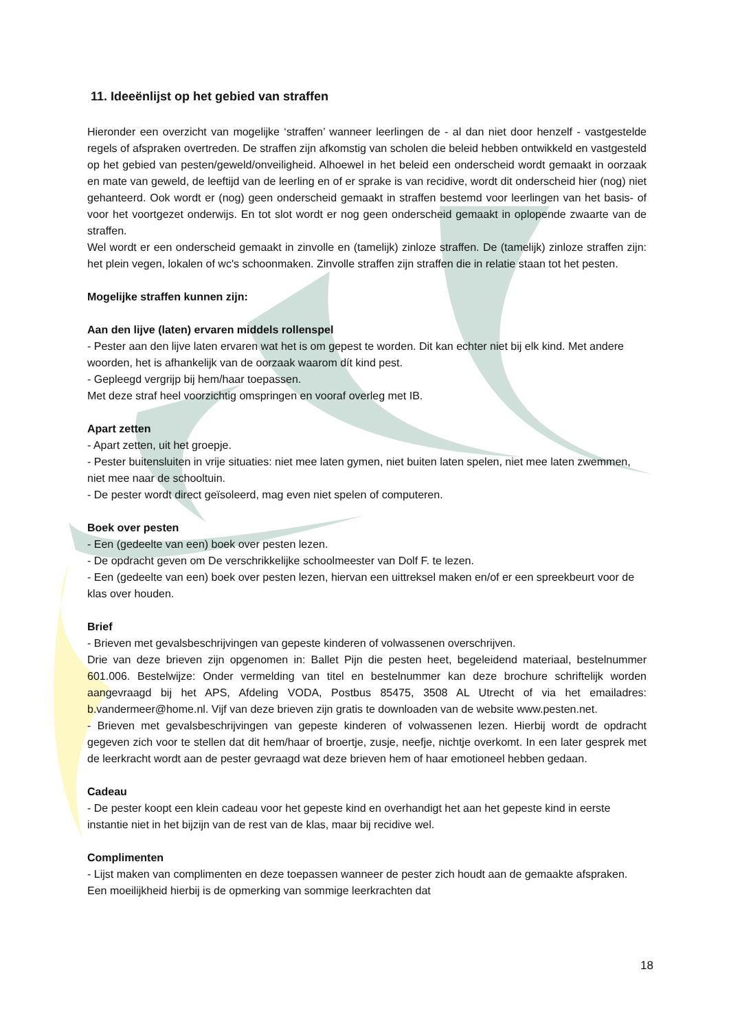11. Ideeënlijst op het gebied van straffen
Hieronder een overzicht van mogelijke ‘straffen’ wanneer leerlingen de - al dan niet door henzelf - vastgestelde regels of afspraken overtreden. De straffen zijn afkomstig van scholen die beleid hebben ontwikkeld en vastgesteld op het gebied van pesten/geweld/onveiligheid. Alhoewel in het beleid een onderscheid wordt gemaakt in oorzaak en mate van geweld, de leeftijd van de leerling en of er sprake is van recidive, wordt dit onderscheid hier (nog) niet gehanteerd. Ook wordt er (nog) geen onderscheid gemaakt in straffen bestemd voor leerlingen van het basis- of voor het voortgezet onderwijs. En tot slot wordt er nog geen onderscheid gemaakt in oplopende zwaarte van de straffen.
Wel wordt er een onderscheid gemaakt in zinvolle en (tamelijk) zinloze straffen. De (tamelijk) zinloze straffen zijn: het plein vegen, lokalen of wc's schoonmaken. Zinvolle straffen zijn straffen die in relatie staan tot het pesten.
Mogelijke straffen kunnen zijn:
Aan den lijve (laten) ervaren middels rollenspel
- Pester aan den lijve laten ervaren wat het is om gepest te worden. Dit kan echter niet bij elk kind. Met andere woorden, het is afhankelijk van de oorzaak waarom dít kind pest.
- Gepleegd vergrijp bij hem/haar toepassen.
Met deze straf heel voorzichtig omspringen en vooraf overleg met IB.
Apart zetten
- Apart zetten, uit het groepje.
- Pester buitensluiten in vrije situaties: niet mee laten gymen, niet buiten laten spelen, niet mee laten zwemmen, niet mee naar de schooltuin.
- De pester wordt direct geïsoleerd, mag even niet spelen of computeren.
Boek over pesten
- Een (gedeelte van een) boek over pesten lezen.
- De opdracht geven om De verschrikkelijke schoolmeester van Dolf F. te lezen.
- Een (gedeelte van een) boek over pesten lezen, hiervan een uittreksel maken en/of er een spreekbeurt voor de klas over houden.
Brief
- Brieven met gevalsbeschrijvingen van gepeste kinderen of volwassenen overschrijven.
Drie van deze brieven zijn opgenomen in: Ballet Pijn die pesten heet, begeleidend materiaal, bestelnummer 601.006. Bestelwijze: Onder vermelding van titel en bestelnummer kan deze brochure schriftelijk worden aangevraagd bij het APS, Afdeling VODA, Postbus 85475, 3508 AL Utrecht of via het emailadres: b.vandermeer@home.nl. Vijf van deze brieven zijn gratis te downloaden van de website www.pesten.net.
- Brieven met gevalsbeschrijvingen van gepeste kinderen of volwassenen lezen. Hierbij wordt de opdracht gegeven zich voor te stellen dat dit hem/haar of broertje, zusje, neefje, nichtje overkomt. In een later gesprek met de leerkracht wordt aan de pester gevraagd wat deze brieven hem of haar emotioneel hebben gedaan.
Cadeau
- De pester koopt een klein cadeau voor het gepeste kind en overhandigt het aan het gepeste kind in eerste instantie niet in het bijzijn van de rest van de klas, maar bij recidive wel.
Complimenten
- Lijst maken van complimenten en deze toepassen wanneer de pester zich houdt aan de gemaakte afspraken. Een moeilijkheid hierbij is de opmerking van sommige leerkrachten dat
18